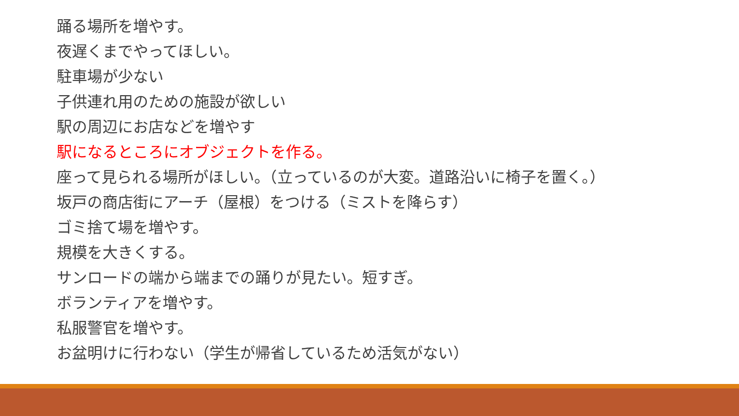踊る場所を増やす。
夜遅くまでやってほしい。
駐車場が少ない
子供連れ用のための施設が欲しい
駅の周辺にお店などを増やす
駅になるところにオブジェクトを作る。
座って見られる場所がほしい。（立っているのが大変。道路沿いに椅子を置く。）
坂戸の商店街にアーチ（屋根）をつける（ミストを降らす）
ゴミ捨て場を増やす。
規模を大きくする。
サンロードの端から端までの踊りが見たい。短すぎ。
ボランティアを増やす。
私服警官を増やす。
お盆明けに行わない（学生が帰省しているため活気がない）